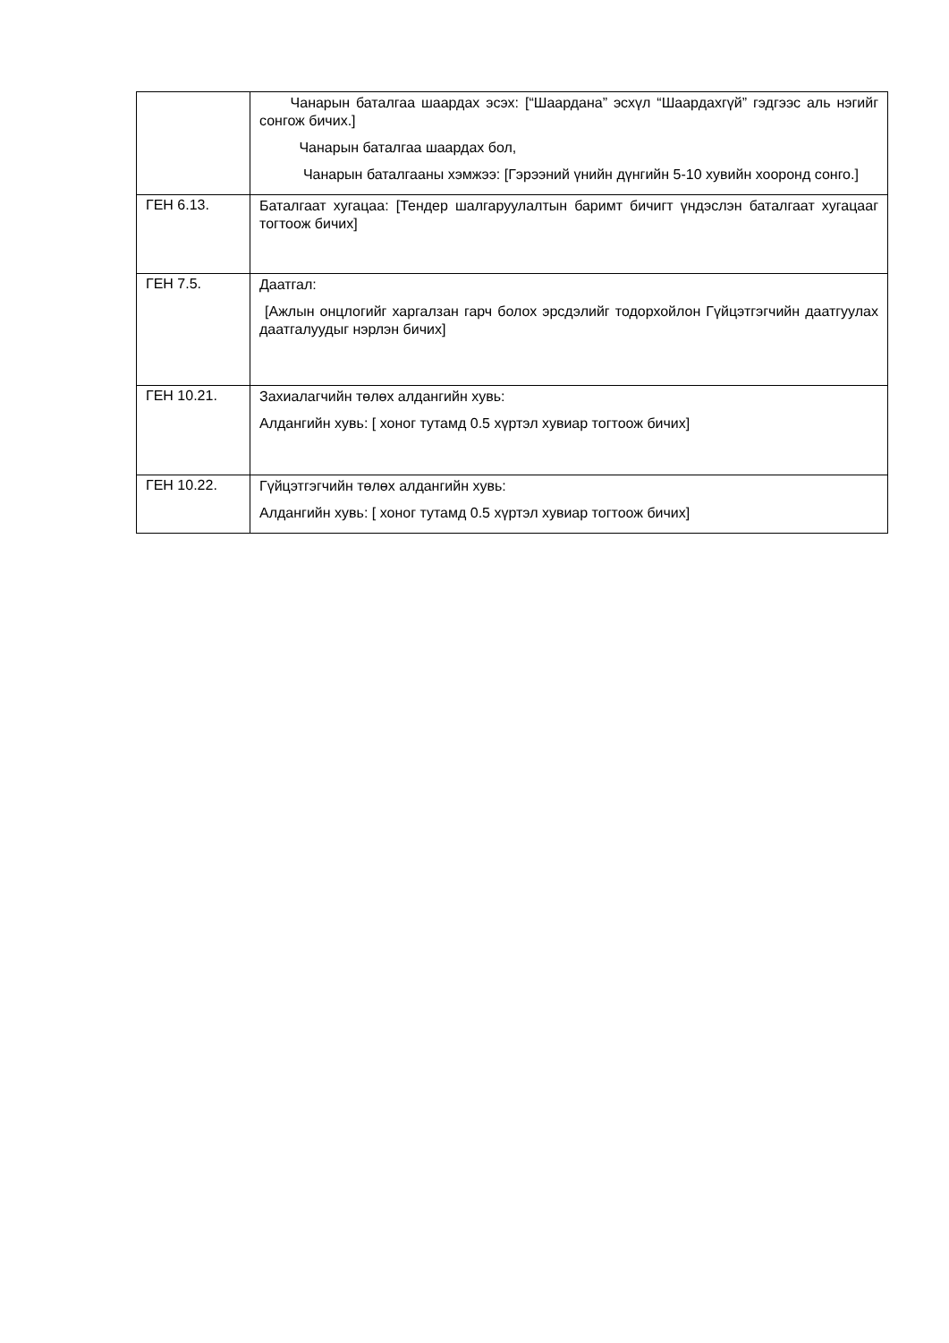| | Чанарын баталгаа шаардах эсэх: [“Шаардана” эсхүл “Шаардахгүй” гэдгээс аль нэгийг сонгож бичих.] Чанарын баталгаа шаардах бол, Чанарын баталгааны хэмжээ: [Гэрээний үнийн дүнгийн 5-10 хувийн хооронд сонго.] |
| ГЕН 6.13. | Баталгаат хугацаа: [Тендер шалгаруулалтын баримт бичигт үндэслэн баталгаат хугацааг тогтоож бичих] |
| ГЕН 7.5. | Даатгал: [Ажлын онцлогийг харгалзан гарч болох эрсдэлийг тодорхойлон Гүйцэтгэгчийн даатгуулах даатгалуудыг нэрлэн бичих] |
| ГЕН 10.21. | Захиалагчийн төлөх алдангийн хувь: Алдангийн хувь: [ хоног тутамд 0.5 хүртэл хувиар тогтоож бичих] |
| ГЕН 10.22. | Гүйцэтгэгчийн төлөх алдангийн хувь: Алдангийн хувь: [ хоног тутамд 0.5 хүртэл хувиар тогтоож бичих] |